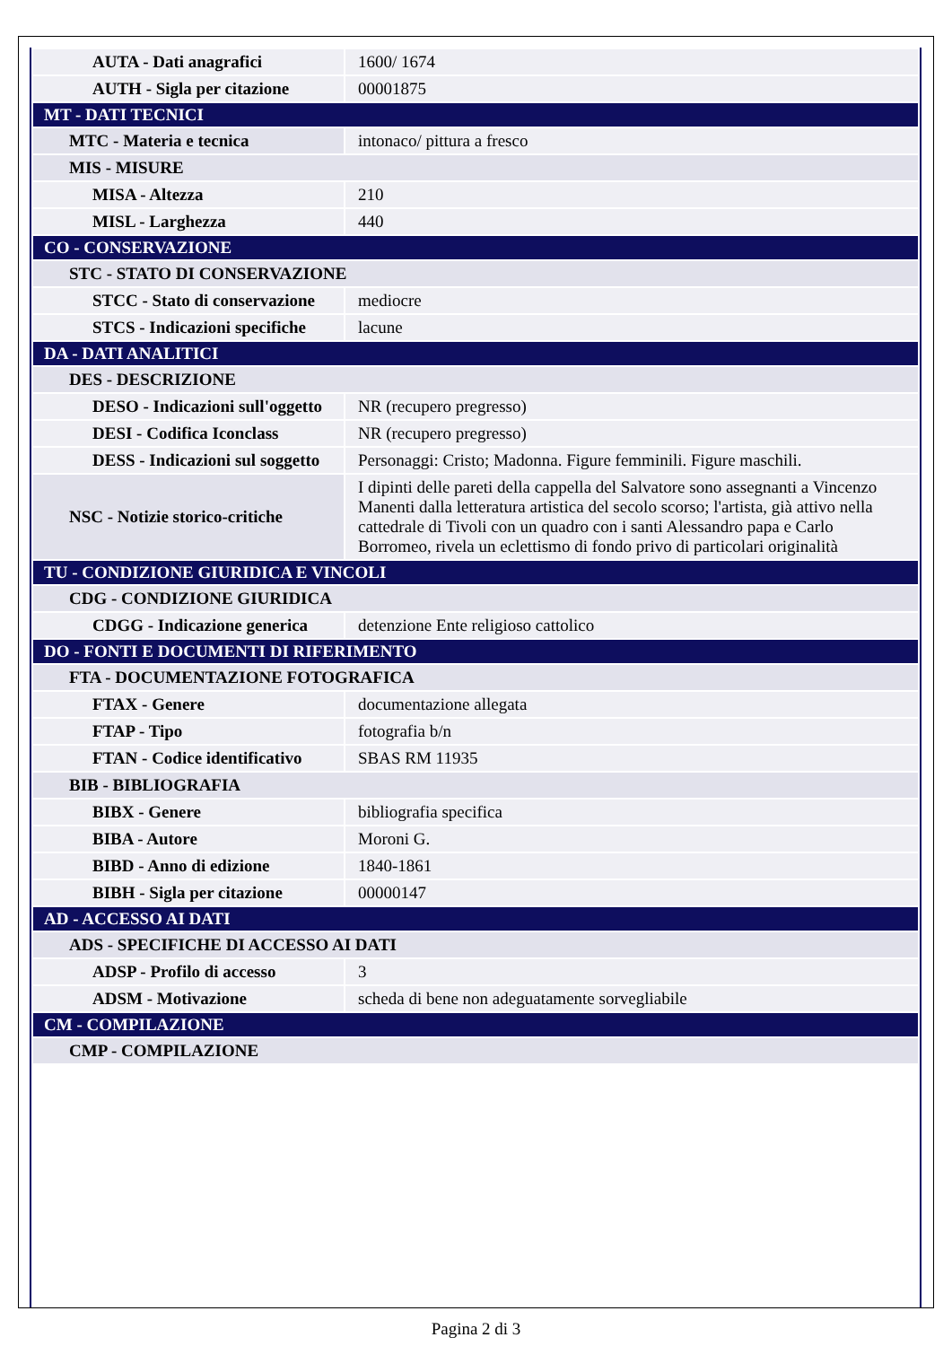| AUTA - Dati anagrafici | 1600/ 1674 |
| AUTH - Sigla per citazione | 00001875 |
| MT - DATI TECNICI | |
| MTC - Materia e tecnica | intonaco/ pittura a fresco |
| MIS - MISURE | |
| MISA - Altezza | 210 |
| MISL - Larghezza | 440 |
| CO - CONSERVAZIONE | |
| STC - STATO DI CONSERVAZIONE | |
| STCC - Stato di conservazione | mediocre |
| STCS - Indicazioni specifiche | lacune |
| DA - DATI ANALITICI | |
| DES - DESCRIZIONE | |
| DESO - Indicazioni sull'oggetto | NR (recupero pregresso) |
| DESI - Codifica Iconclass | NR (recupero pregresso) |
| DESS - Indicazioni sul soggetto | Personaggi: Cristo; Madonna. Figure femminili. Figure maschili. |
| NSC - Notizie storico-critiche | I dipinti delle pareti della cappella del Salvatore sono assegnanti a Vincenzo Manenti dalla letteratura artistica del secolo scorso; l'artista, già attivo nella cattedrale di Tivoli con un quadro con i santi Alessandro papa e Carlo Borromeo, rivela un eclettismo di fondo privo di particolari originalità |
| TU - CONDIZIONE GIURIDICA E VINCOLI | |
| CDG - CONDIZIONE GIURIDICA | |
| CDGG - Indicazione generica | detenzione Ente religioso cattolico |
| DO - FONTI E DOCUMENTI DI RIFERIMENTO | |
| FTA - DOCUMENTAZIONE FOTOGRAFICA | |
| FTAX - Genere | documentazione allegata |
| FTAP - Tipo | fotografia b/n |
| FTAN - Codice identificativo | SBAS RM 11935 |
| BIB - BIBLIOGRAFIA | |
| BIBX - Genere | bibliografia specifica |
| BIBA - Autore | Moroni G. |
| BIBD - Anno di edizione | 1840-1861 |
| BIBH - Sigla per citazione | 00000147 |
| AD - ACCESSO AI DATI | |
| ADS - SPECIFICHE DI ACCESSO AI DATI | |
| ADSP - Profilo di accesso | 3 |
| ADSM - Motivazione | scheda di bene non adeguatamente sorvegliabile |
| CM - COMPILAZIONE | |
| CMP - COMPILAZIONE | |
Pagina 2 di 3